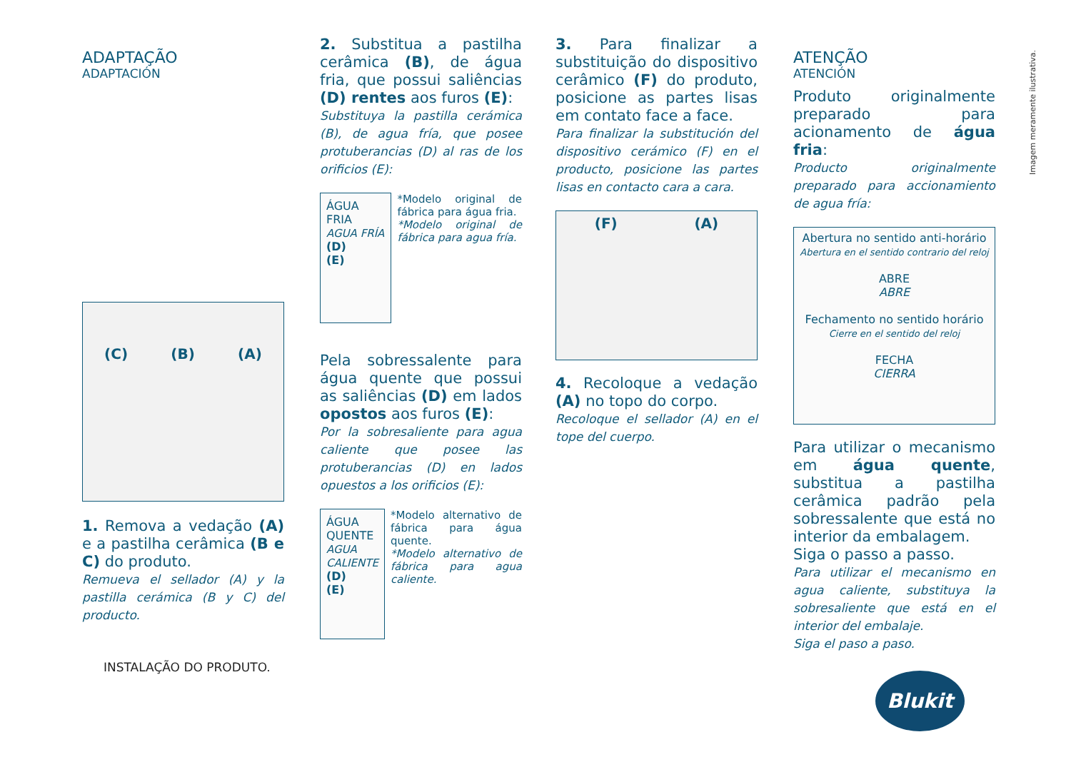ADAPTAÇÃO
ADAPTACIÓN
(C) (B) (A)
1. Remova a vedação (A) e a pastilha cerâmica (B e C) do produto.
Remueva el sellador (A) y la pastilla cerámica (B y C) del producto.
INSTALAÇÃO DO PRODUTO.
2. Substitua a pastilha cerâmica (B), de água fria, que possui saliências (D) rentes aos furos (E):
Substituya la pastilla cerámica (B), de agua fría, que posee protuberancias (D) al ras de los orificios (E):
ÁGUA FRIA
AGUA FRÍA
(D)
(E)
*Modelo original de fábrica para água fria.
*Modelo original de fábrica para agua fría.
Pela sobressalente para água quente que possui as saliências (D) em lados opostos aos furos (E):
Por la sobresaliente para agua caliente que posee las protuberancias (D) en lados opuestos a los orificios (E):
ÁGUA QUENTE
AGUA CALIENTE
(D)
(E)
*Modelo alternativo de fábrica para água quente.
*Modelo alternativo de fábrica para agua caliente.
3. Para finalizar a substituição do dispositivo cerâmico (F) do produto, posicione as partes lisas em contato face a face.
Para finalizar la substitución del dispositivo cerámico (F) en el producto, posicione las partes lisas en contacto cara a cara.
(F) (A)
4. Recoloque a vedação (A) no topo do corpo.
Recoloque el sellador (A) en el tope del cuerpo.
ATENÇÃO
ATENCIÓN
Produto originalmente preparado para acionamento de água fria:
Producto originalmente preparado para accionamiento de agua fría:
Abertura no sentido anti-horário
Abertura en el sentido contrario del reloj
ABRE
ABRE
Fechamento no sentido horário
Cierre en el sentido del reloj
FECHA
CIERRA
Para utilizar o mecanismo em água quente, substitua a pastilha cerâmica padrão pela sobressalente que está no interior da embalagem.
Siga o passo a passo.
Para utilizar el mecanismo en agua caliente, substituya la sobresaliente que está en el interior del embalaje.
Siga el paso a paso.
Blukit
Imagem meramente ilustrativa.